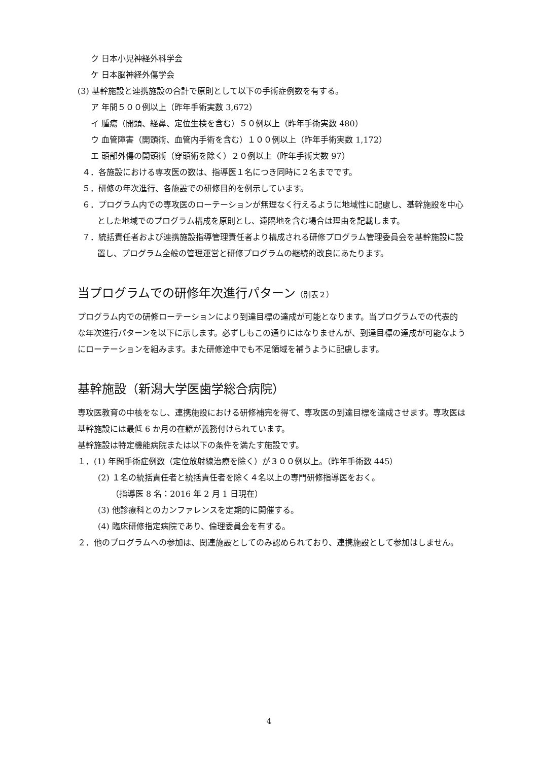ク 日本小児神経外科学会
ケ 日本脳神経外傷学会
(3) 基幹施設と連携施設の合計で原則として以下の手術症例数を有する。
ア 年間５００例以上（昨年手術実数 3,672）
イ 腫瘍（開頭、経鼻、定位生検を含む）５０例以上（昨年手術実数 480）
ウ 血管障害（開頭術、血管内手術を含む）１００例以上（昨年手術実数 1,172）
エ 頭部外傷の開頭術（穿頭術を除く）２０例以上（昨年手術実数 97）
４．各施設における専攻医の数は、指導医１名につき同時に２名までです。
５．研修の年次進行、各施設での研修目的を例示しています。
６．プログラム内での専攻医のローテーションが無理なく行えるように地域性に配慮し、基幹施設を中心とした地域でのプログラム構成を原則とし、遠隔地を含む場合は理由を記載します。
７．統括責任者および連携施設指導管理責任者より構成される研修プログラム管理委員会を基幹施設に設置し、プログラム全般の管理運営と研修プログラムの継続的改良にあたります。
当プログラムでの研修年次進行パターン（別表２）
プログラム内での研修ローテーションにより到達目標の達成が可能となります。当プログラムでの代表的な年次進行パターンを以下に示します。必ずしもこの通りにはなりませんが、到達目標の達成が可能なようにローテーションを組みます。また研修途中でも不足領域を補うように配慮します。
基幹施設（新潟大学医歯学総合病院）
専攻医教育の中核をなし、連携施設における研修補完を得て、専攻医の到達目標を達成させます。専攻医は基幹施設には最低 6 か月の在籍が義務付けられています。
基幹施設は特定機能病院または以下の条件を満たす施設です。
１．(1) 年間手術症例数（定位放射線治療を除く）が３００例以上。（昨年手術数 445）
(2) １名の統括責任者と統括責任者を除く４名以上の専門研修指導医をおく。
（指導医 8 名：2016 年 2 月 1 日現在）
(3) 他診療科とのカンファレンスを定期的に開催する。
(4) 臨床研修指定病院であり、倫理委員会を有する。
２．他のプログラムへの参加は、関連施設としてのみ認められており、連携施設として参加はしません。
4